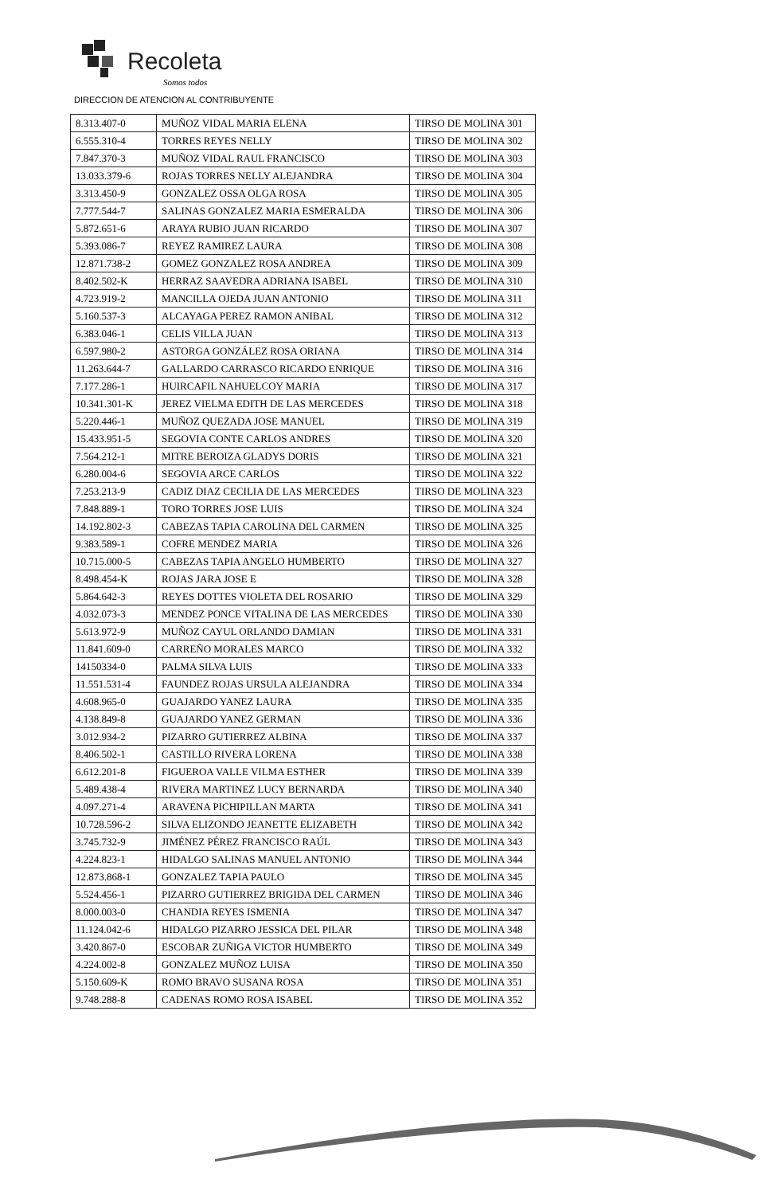Recoleta
Somos todos
DIRECCION DE ATENCION AL CONTRIBUYENTE
| 8.313.407-0 | MUÑOZ VIDAL MARIA ELENA | TIRSO DE MOLINA 301 |
| 6.555.310-4 | TORRES REYES NELLY | TIRSO DE MOLINA 302 |
| 7.847.370-3 | MUÑOZ VIDAL RAUL FRANCISCO | TIRSO DE MOLINA 303 |
| 13.033.379-6 | ROJAS TORRES NELLY ALEJANDRA | TIRSO DE MOLINA 304 |
| 3.313.450-9 | GONZALEZ OSSA OLGA ROSA | TIRSO DE MOLINA 305 |
| 7.777.544-7 | SALINAS GONZALEZ MARIA ESMERALDA | TIRSO DE MOLINA 306 |
| 5.872.651-6 | ARAYA RUBIO JUAN RICARDO | TIRSO DE MOLINA 307 |
| 5.393.086-7 | REYEZ RAMIREZ LAURA | TIRSO DE MOLINA 308 |
| 12.871.738-2 | GOMEZ GONZALEZ ROSA ANDREA | TIRSO DE MOLINA 309 |
| 8.402.502-K | HERRAZ SAAVEDRA ADRIANA ISABEL | TIRSO DE MOLINA 310 |
| 4.723.919-2 | MANCILLA OJEDA JUAN ANTONIO | TIRSO DE MOLINA 311 |
| 5.160.537-3 | ALCAYAGA PEREZ RAMON ANIBAL | TIRSO DE MOLINA 312 |
| 6.383.046-1 | CELIS VILLA JUAN | TIRSO DE MOLINA 313 |
| 6.597.980-2 | ASTORGA GONZÁLEZ ROSA ORIANA | TIRSO DE MOLINA 314 |
| 11.263.644-7 | GALLARDO CARRASCO RICARDO ENRIQUE | TIRSO DE MOLINA 316 |
| 7.177.286-1 | HUIRCAFIL NAHUELCOY MARIA | TIRSO DE MOLINA 317 |
| 10.341.301-K | JEREZ VIELMA EDITH DE LAS MERCEDES | TIRSO DE MOLINA 318 |
| 5.220.446-1 | MUÑOZ QUEZADA JOSE MANUEL | TIRSO DE MOLINA 319 |
| 15.433.951-5 | SEGOVIA CONTE CARLOS ANDRES | TIRSO DE MOLINA 320 |
| 7.564.212-1 | MITRE BEROIZA GLADYS DORIS | TIRSO DE MOLINA 321 |
| 6.280.004-6 | SEGOVIA ARCE CARLOS | TIRSO DE MOLINA 322 |
| 7.253.213-9 | CADIZ DIAZ CECILIA DE LAS MERCEDES | TIRSO DE MOLINA 323 |
| 7.848.889-1 | TORO TORRES JOSE LUIS | TIRSO DE MOLINA 324 |
| 14.192.802-3 | CABEZAS TAPIA CAROLINA DEL CARMEN | TIRSO DE MOLINA 325 |
| 9.383.589-1 | COFRE MENDEZ MARIA | TIRSO DE MOLINA 326 |
| 10.715.000-5 | CABEZAS TAPIA ANGELO HUMBERTO | TIRSO DE MOLINA 327 |
| 8.498.454-K | ROJAS JARA JOSE E | TIRSO DE MOLINA 328 |
| 5.864.642-3 | REYES DOTTES VIOLETA DEL ROSARIO | TIRSO DE MOLINA 329 |
| 4.032.073-3 | MENDEZ PONCE VITALINA DE LAS MERCEDES | TIRSO DE MOLINA 330 |
| 5.613.972-9 | MUÑOZ CAYUL ORLANDO DAMIAN | TIRSO DE MOLINA 331 |
| 11.841.609-0 | CARREÑO MORALES MARCO | TIRSO DE MOLINA 332 |
| 14150334-0 | PALMA SILVA LUIS | TIRSO DE MOLINA 333 |
| 11.551.531-4 | FAUNDEZ ROJAS URSULA ALEJANDRA | TIRSO DE MOLINA 334 |
| 4.608.965-0 | GUAJARDO YANEZ LAURA | TIRSO DE MOLINA 335 |
| 4.138.849-8 | GUAJARDO YANEZ GERMAN | TIRSO DE MOLINA 336 |
| 3.012.934-2 | PIZARRO GUTIERREZ ALBINA | TIRSO DE MOLINA 337 |
| 8.406.502-1 | CASTILLO RIVERA LORENA | TIRSO DE MOLINA 338 |
| 6.612.201-8 | FIGUEROA VALLE VILMA ESTHER | TIRSO DE MOLINA 339 |
| 5.489.438-4 | RIVERA MARTINEZ LUCY BERNARDA | TIRSO DE MOLINA 340 |
| 4.097.271-4 | ARAVENA PICHIPILLAN MARTA | TIRSO DE MOLINA 341 |
| 10.728.596-2 | SILVA ELIZONDO JEANETTE ELIZABETH | TIRSO DE MOLINA 342 |
| 3.745.732-9 | JIMÉNEZ PÉREZ FRANCISCO RAÚL | TIRSO DE MOLINA 343 |
| 4.224.823-1 | HIDALGO SALINAS MANUEL ANTONIO | TIRSO DE MOLINA 344 |
| 12.873.868-1 | GONZALEZ TAPIA PAULO | TIRSO DE MOLINA 345 |
| 5.524.456-1 | PIZARRO GUTIERREZ BRIGIDA DEL CARMEN | TIRSO DE MOLINA 346 |
| 8.000.003-0 | CHANDIA REYES ISMENIA | TIRSO DE MOLINA 347 |
| 11.124.042-6 | HIDALGO PIZARRO JESSICA DEL PILAR | TIRSO DE MOLINA 348 |
| 3.420.867-0 | ESCOBAR ZUÑIGA VICTOR HUMBERTO | TIRSO DE MOLINA 349 |
| 4.224.002-8 | GONZALEZ MUÑOZ LUISA | TIRSO DE MOLINA 350 |
| 5.150.609-K | ROMO BRAVO SUSANA ROSA | TIRSO DE MOLINA 351 |
| 9.748.288-8 | CADENAS ROMO ROSA ISABEL | TIRSO DE MOLINA 352 |